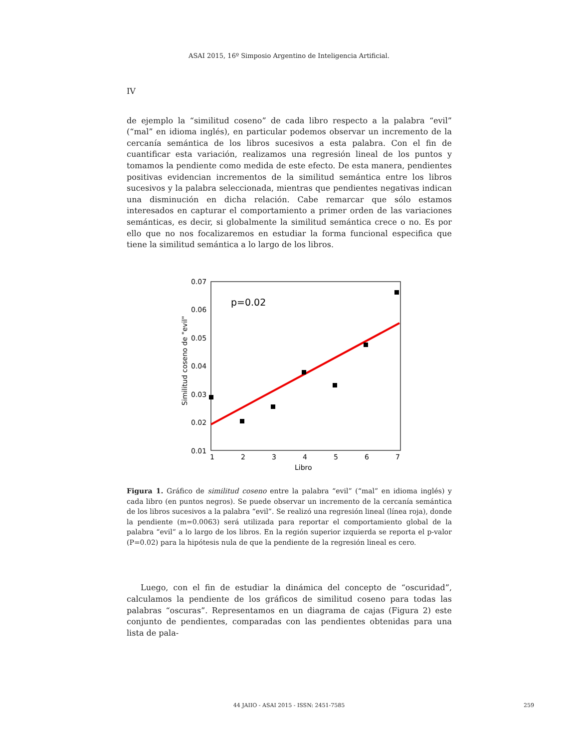ASAI 2015, 16º Simposio Argentino de Inteligencia Artificial.
IV
de ejemplo la “similitud coseno” de cada libro respecto a la palabra “evil” (“mal” en idioma inglés), en particular podemos observar un incremento de la cercanía semántica de los libros sucesivos a esta palabra. Con el fin de cuantificar esta variación, realizamos una regresión lineal de los puntos y tomamos la pendiente como medida de este efecto. De esta manera, pendientes positivas evidencian incrementos de la similitud semántica entre los libros sucesivos y la palabra seleccionada, mientras que pendientes negativas indican una disminución en dicha relación. Cabe remarcar que sólo estamos interesados en capturar el comportamiento a primer orden de las variaciones semánticas, es decir, si globalmente la similitud semántica crece o no. Es por ello que no nos focalizaremos en estudiar la forma funcional especifica que tiene la similitud semántica a lo largo de los libros.
0.07
0.06
0.05
0.04
0.03
0.02
0.01
1
2
3
4
5
6
7
Libro
Similitud coseno de "evil"
p=0.02
Figura 1. Gráfico de similitud coseno entre la palabra “evil” (“mal” en idioma inglés) y cada libro (en puntos negros). Se puede observar un incremento de la cercanía semántica de los libros sucesivos a la palabra “evil”. Se realizó una regresión lineal (línea roja), donde la pendiente (m=0.0063) será utilizada para reportar el comportamiento global de la palabra “evil” a lo largo de los libros. En la región superior izquierda se reporta el p-valor (P=0.02) para la hipótesis nula de que la pendiente de la regresión lineal es cero.
Luego, con el fin de estudiar la dinámica del concepto de “oscuridad”, calculamos la pendiente de los gráficos de similitud coseno para todas las palabras “oscuras”. Representamos en un diagrama de cajas (Figura 2) este conjunto de pendientes, comparadas con las pendientes obtenidas para una lista de pala-
44 JAIIO - ASAI 2015 - ISSN: 2451-7585 259